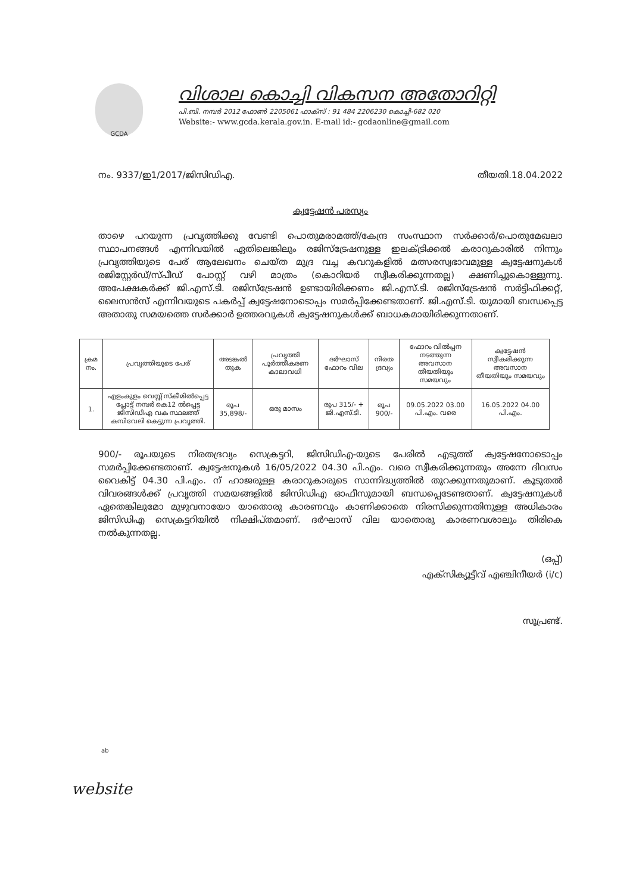GCDA
വിശാല കൊച്ചി വികസന അതോറിറ്റി
പി.ബി. നമ്പർ 2012 ഫോൺ 2205061 ഫാക്സ് : 91 484 2206230 കൊച്ചി-682 020
Website:- www.gcda.kerala.gov.in. E-mail id:- gcdaonline@gmail.com
നം. 9337/ഇ1/2017/ജിസിഡിഎ. തീയതി.18.04.2022
ക്വട്ടേഷൻ പരസ്യം
താഴെ പറയുന്ന പ്രവൃത്തിക്കു വേണ്ടി പൊതുമരാമത്ത്/കേന്ദ്ര സംസ്ഥാന സർക്കാർ/പൊതുമേഖലാ സ്ഥാപനങ്ങൾ എന്നിവയിൽ ഏതിലെങ്കിലും രജിസ്ട്രേഷനുള്ള ഇലക്ട്രിക്കൽ കരാറുകാരിൽ നിന്നും പ്രവൃത്തിയുടെ പേര് ആലേഖനം ചെയ്ത മുദ്ര വച്ച കവറുകളിൽ മത്സരസ്വഭാവമുള്ള ക്വട്ടേഷനുകൾ രജിസ്റ്റേർഡ്/സ്പീഡ് പോസ്റ്റ് വഴി മാത്രം (കൊറിയർ സ്വീകരിക്കുന്നതല്ല) ക്ഷണിച്ചുകൊള്ളുന്നു. അപേക്ഷകർക്ക് ജി.എസ്.ടി. രജിസ്ട്രേഷൻ ഉണ്ടായിരിക്കണം ജി.എസ്.ടി. രജിസ്ട്രേഷൻ സർട്ടിഫിക്കറ്റ്, ലൈസൻസ് എന്നിവയുടെ പകർപ്പ് ക്വട്ടേഷനോടൊപ്പം സമർപ്പിക്കേണ്ടതാണ്. ജി.എസ്.ടി. യുമായി ബന്ധപ്പെട്ട അതാതു സമയത്തെ സർക്കാർ ഉത്തരവുകൾ ക്വട്ടേഷനുകൾക്ക് ബാധകമായിരിക്കുന്നതാണ്.
| ക്രമ നം. | പ്രവൃത്തിയുടെ പേര് | അടങ്കൽ തുക | പ്രവൃത്തി പൂർത്തീകരണ കാലാവധി | ദർഘാസ് ഫോറം വില | നിരത ദ്രവ്യം | ഫോറം വിൽപ്പന നടത്തുന്ന അവസാന തീയതിയും സമയവും | ക്വട്ടേഷൻ സ്വീകരിക്കുന്ന അവസാന തീയതിയും സമയവും |
| --- | --- | --- | --- | --- | --- | --- | --- |
| 1. | എളംകുളം വെസ്റ്റ് സ്കീമിൽപ്പെട്ട പ്ലോട്ട് നമ്പർ കെ12 ൽപ്പെട്ട ജിസിഡിഎ വക സ്ഥലത്ത് കമ്പിവേലി കെട്ടുന്ന പ്രവൃത്തി. | രൂപ 35,898/- | ഒരു മാസം | രൂപ 315/- + ജി.എസ്.ടി. | രൂപ 900/- | 09.05.2022 03.00 പി.എം. വരെ | 16.05.2022 04.00 പി.എം. |
900/- രൂപയുടെ നിരതദ്രവ്യം സെക്രട്ടറി, ജിസിഡിഎ-യുടെ പേരിൽ എടുത്ത് ക്വട്ടേഷനോടൊപ്പം സമർപ്പിക്കേണ്ടതാണ്. ക്വട്ടേഷനുകൾ 16/05/2022 04.30 പി.എം. വരെ സ്വീകരിക്കുന്നതും അന്നേ ദിവസം വൈകിട്ട് 04.30 പി.എം. ന് ഹാജരുള്ള കരാറുകാരുടെ സാന്നിദ്ധ്യത്തിൽ തുറക്കുന്നതുമാണ്. കൂടുതൽ വിവരങ്ങൾക്ക് പ്രവൃത്തി സമയങ്ങളിൽ ജിസിഡിഎ ഓഫീസുമായി ബന്ധപ്പെടേണ്ടതാണ്. ക്വട്ടേഷനുകൾ ഏതെങ്കിലുമോ മുഴുവനായോ യാതൊരു കാരണവും കാണിക്കാതെ നിരസിക്കുന്നതിനുള്ള അധികാരം ജിസിഡിഎ സെക്രട്ടറിയിൽ നിക്ഷിപ്തമാണ്. ദർഘാസ് വില യാതൊരു കാരണവശാലും തിരികെ നൽകുന്നതല്ല.
(ഒപ്പ്)
എക്സിക്യൂട്ടീവ് എഞ്ചിനീയർ (i/c)
സൂപ്രണ്ട്.
ab
website